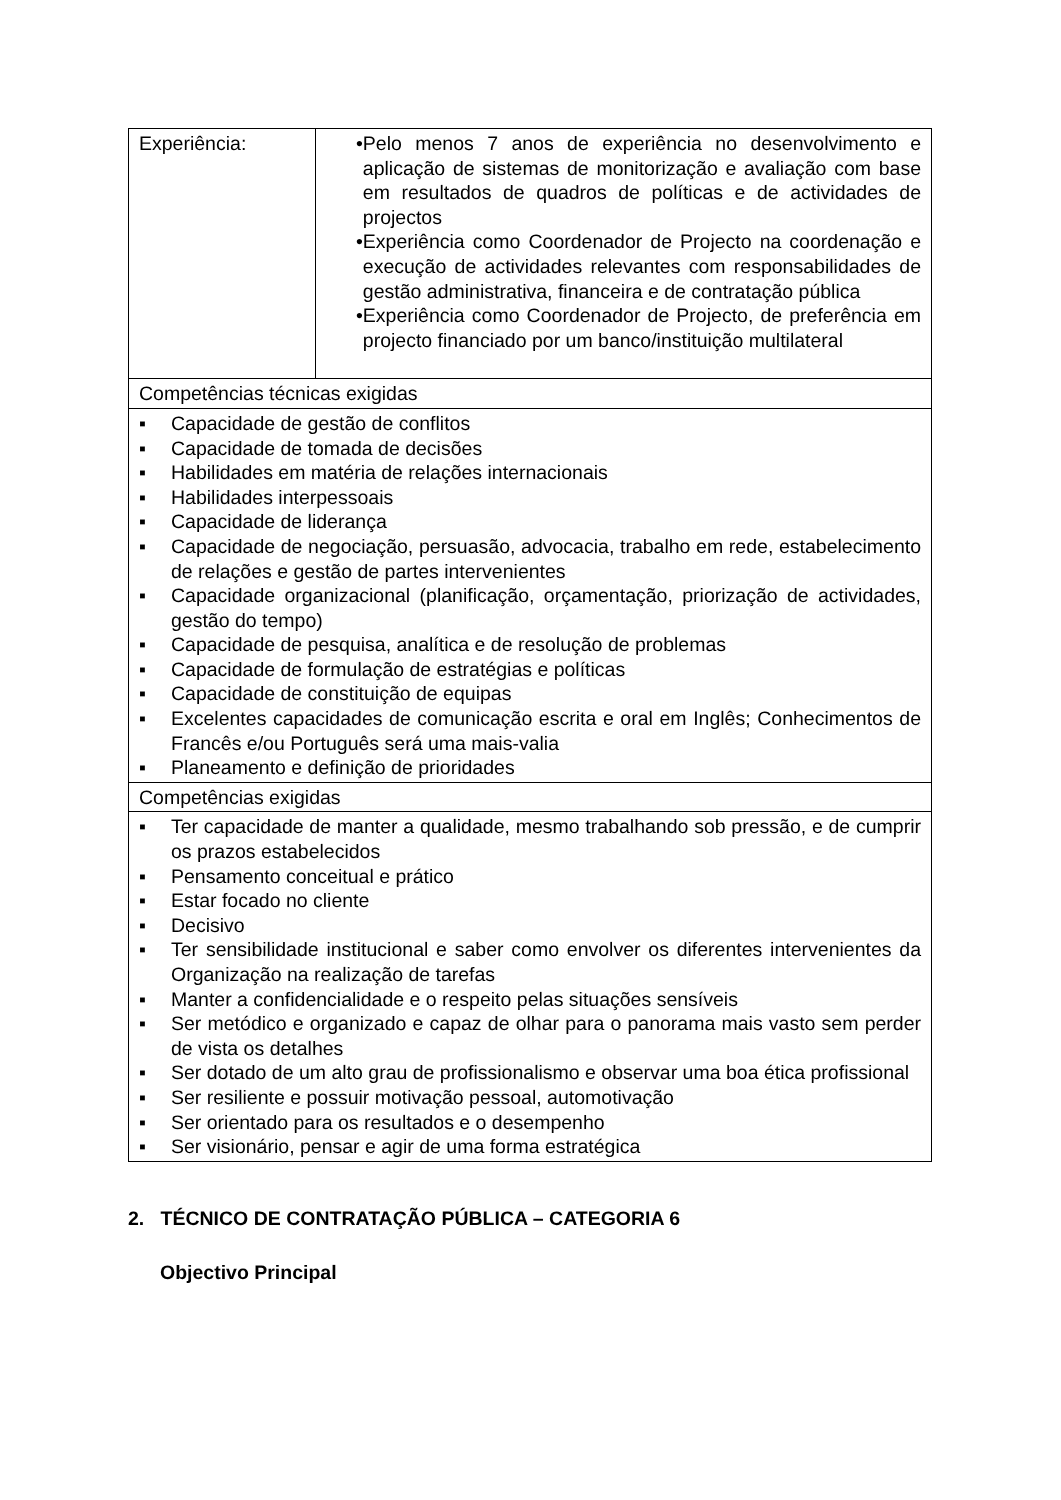| Experiência: | • Pelo menos 7 anos de experiência no desenvolvimento e aplicação de sistemas de monitorização e avaliação com base em resultados de quadros de políticas e de actividades de projectos • Experiência como Coordenador de Projecto na coordenação e execução de actividades relevantes com responsabilidades de gestão administrativa, financeira e de contratação pública • Experiência como Coordenador de Projecto, de preferência em projecto financiado por um banco/instituição multilateral |
| Competências técnicas exigidas | |
| ▪ Capacidade de gestão de conflitos ▪ Capacidade de tomada de decisões ▪ Habilidades em matéria de relações internacionais ▪ Habilidades interpessoais ▪ Capacidade de liderança ▪ Capacidade de negociação, persuasão, advocacia, trabalho em rede, estabelecimento de relações e gestão de partes intervenientes ▪ Capacidade organizacional (planificação, orçamentação, priorização de actividades, gestão do tempo) ▪ Capacidade de pesquisa, analítica e de resolução de problemas ▪ Capacidade de formulação de estratégias e políticas ▪ Capacidade de constituição de equipas ▪ Excelentes capacidades de comunicação escrita e oral em Inglês; Conhecimentos de Francês e/ou Português será uma mais-valia ▪ Planeamento e definição de prioridades | |
| Competências exigidas | |
| ▪ Ter capacidade de manter a qualidade, mesmo trabalhando sob pressão, e de cumprir os prazos estabelecidos ▪ Pensamento conceitual e prático ▪ Estar focado no cliente ▪ Decisivo ▪ Ter sensibilidade institucional e saber como envolver os diferentes intervenientes da Organização na realização de tarefas ▪ Manter a confidencialidade e o respeito pelas situações sensíveis ▪ Ser metódico e organizado e capaz de olhar para o panorama mais vasto sem perder de vista os detalhes ▪ Ser dotado de um alto grau de profissionalismo e observar uma boa ética profissional ▪ Ser resiliente e possuir motivação pessoal, automotivação ▪ Ser orientado para os resultados e o desempenho ▪ Ser visionário, pensar e agir de uma forma estratégica | |
2. TÉCNICO DE CONTRATAÇÃO PÚBLICA – CATEGORIA 6
Objectivo Principal